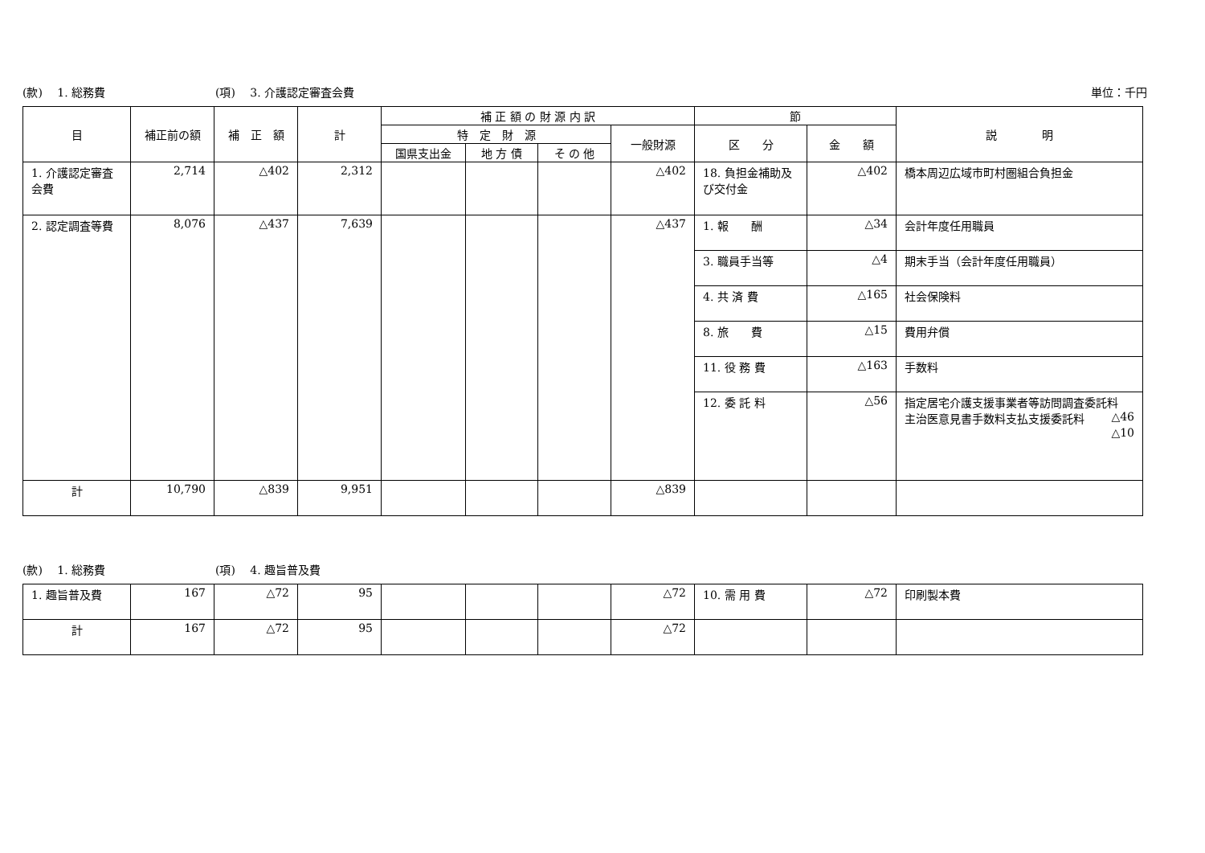(款)　 1. 総務費 (項)　 3. 介護認定審査会費 単位：千円
| 目 | 補正前の額 | 補 正 額 | 計 | 補 正 額 の 財 源 内 訳 | | | | 節 | | 説 明 |
| --- | --- | --- | --- | --- | --- | --- | --- | --- | --- | --- |
| | | | | 特 定 財 源 | | | 一般財源 | 区 分 | 金 額 | |
| | | | | 国県支出金 | 地 方 債 | そ の 他 | | | | |
| 1. 介護認定審査会費 | 2,714 | △402 | 2,312 | | | | △402 | 18. 負担金補助及び交付金 | △402 | 橋本周辺広域市町村圏組合負担金 |
| 2. 認定調査等費 | 8,076 | △437 | 7,639 | | | | △437 | 1. 報 酬 | △34 | 会計年度任用職員 |
| | | | | | | | | 3. 職員手当等 | △4 | 期末手当（会計年度任用職員） |
| | | | | | | | | 4. 共 済 費 | △165 | 社会保険料 |
| | | | | | | | | 8. 旅 費 | △15 | 費用弁償 |
| | | | | | | | | 11. 役 務 費 | △163 | 手数料 |
| | | | | | | | | 12. 委 託 料 | △56 | 指定居宅介護支援事業者等訪問調査委託料 △46 主治医意見書手数料支払支援委託料 △10 |
| 計 | 10,790 | △839 | 9,951 | | | | △839 | | | |
(款)　 1. 総務費 (項)　 4. 趣旨普及費
| 1. 趣旨普及費 | 167 | △72 | 95 | | | | △72 | 10. 需 用 費 | △72 | 印刷製本費 |
| 計 | 167 | △72 | 95 | | | | △72 | | | |